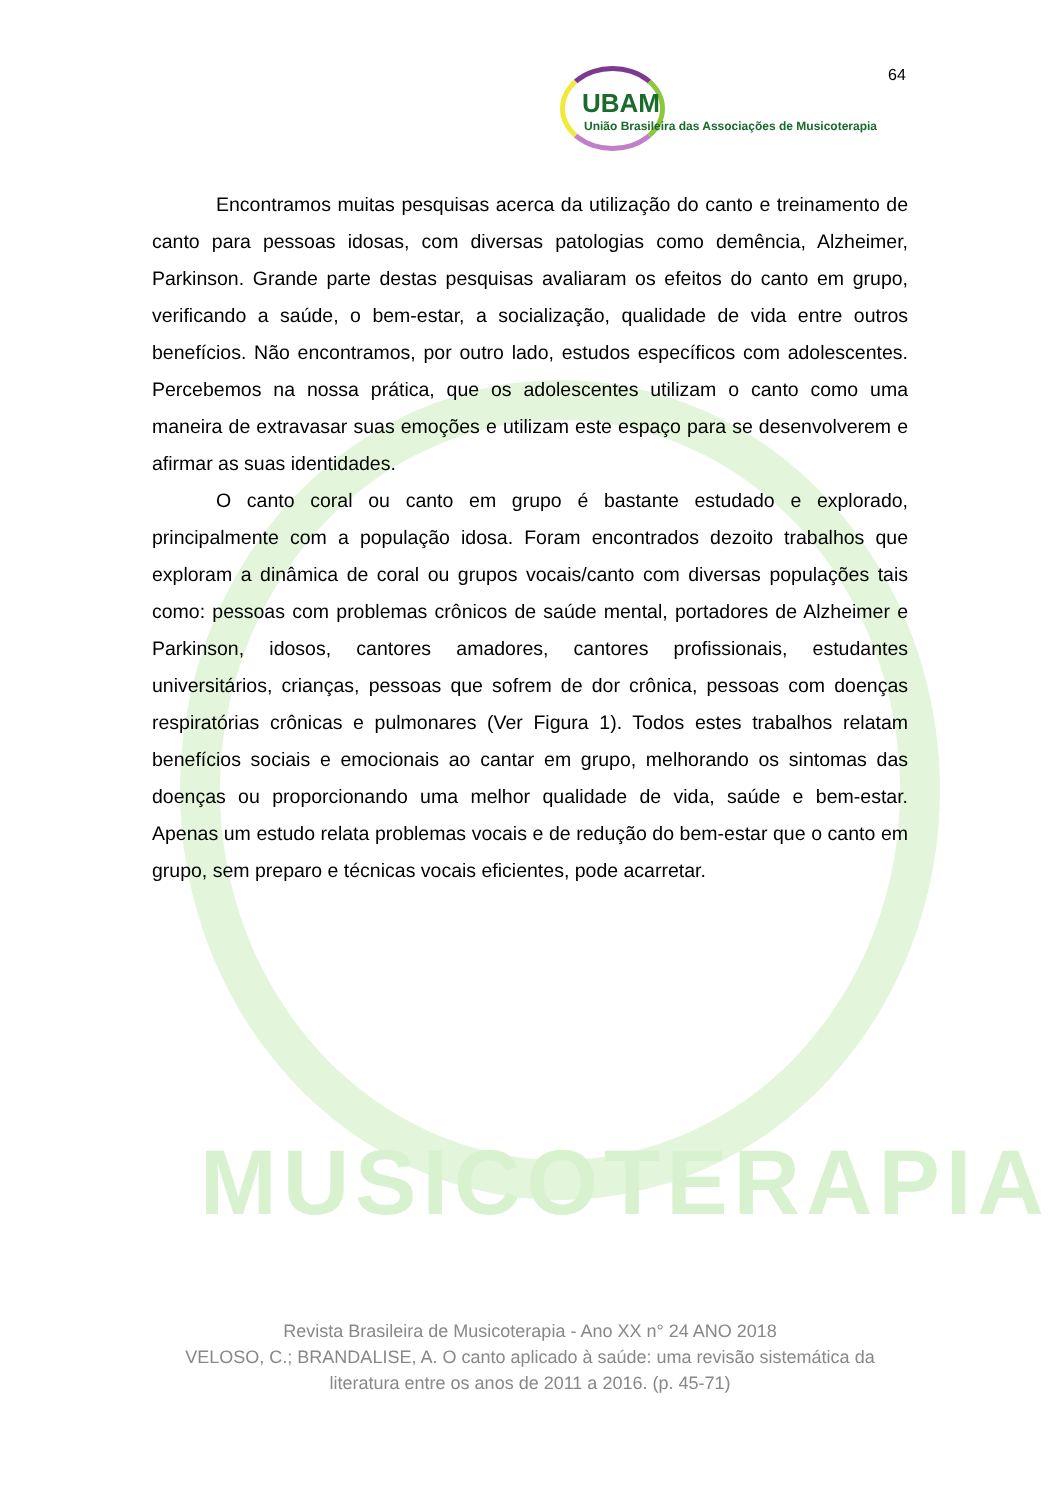MUSICOTERAPIA
UBAM
União Brasileira das Associações de Musicoterapia
64
Encontramos muitas pesquisas acerca da utilização do canto e treinamento de canto para pessoas idosas, com diversas patologias como demência, Alzheimer, Parkinson. Grande parte destas pesquisas avaliaram os efeitos do canto em grupo, verificando a saúde, o bem-estar, a socialização, qualidade de vida entre outros benefícios. Não encontramos, por outro lado, estudos específicos com adolescentes. Percebemos na nossa prática, que os adolescentes utilizam o canto como uma maneira de extravasar suas emoções e utilizam este espaço para se desenvolverem e afirmar as suas identidades.
O canto coral ou canto em grupo é bastante estudado e explorado, principalmente com a população idosa. Foram encontrados dezoito trabalhos que exploram a dinâmica de coral ou grupos vocais/canto com diversas populações tais como: pessoas com problemas crônicos de saúde mental, portadores de Alzheimer e Parkinson, idosos, cantores amadores, cantores profissionais, estudantes universitários, crianças, pessoas que sofrem de dor crônica, pessoas com doenças respiratórias crônicas e pulmonares (Ver Figura 1). Todos estes trabalhos relatam benefícios sociais e emocionais ao cantar em grupo, melhorando os sintomas das doenças ou proporcionando uma melhor qualidade de vida, saúde e bem-estar. Apenas um estudo relata problemas vocais e de redução do bem-estar que o canto em grupo, sem preparo e técnicas vocais eficientes, pode acarretar.
Revista Brasileira de Musicoterapia - Ano XX n° 24 ANO 2018
VELOSO, C.; BRANDALISE, A. O canto aplicado à saúde: uma revisão sistemática da literatura entre os anos de 2011 a 2016. (p. 45-71)